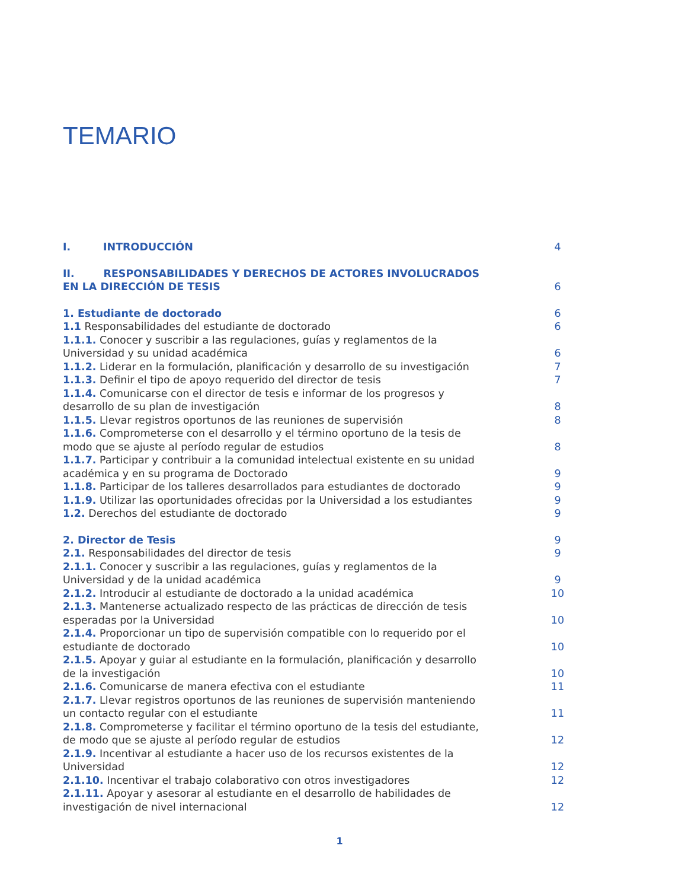TEMARIO
I. INTRODUCCIÓN
4
II. RESPONSABILIDADES Y DERECHOS DE ACTORES INVOLUCRADOS EN LA DIRECCIÓN DE TESIS
6
1. Estudiante de doctorado
6
1.1 Responsabilidades del estudiante de doctorado
6
1.1.1. Conocer y suscribir a las regulaciones, guías y reglamentos de la Universidad y su unidad académica
6
1.1.2. Liderar en la formulación, planificación y desarrollo de su investigación
7
1.1.3. Definir el tipo de apoyo requerido del director de tesis
7
1.1.4. Comunicarse con el director de tesis e informar de los progresos y desarrollo de su plan de investigación
8
1.1.5. Llevar registros oportunos de las reuniones de supervisión
8
1.1.6. Comprometerse con el desarrollo y el término oportuno de la tesis de modo que se ajuste al período regular de estudios
8
1.1.7. Participar y contribuir a la comunidad intelectual existente en su unidad académica y en su programa de Doctorado
9
1.1.8. Participar de los talleres desarrollados para estudiantes de doctorado
9
1.1.9. Utilizar las oportunidades ofrecidas por la Universidad a los estudiantes
9
1.2. Derechos del estudiante de doctorado
9
2. Director de Tesis
9
2.1. Responsabilidades del director de tesis
9
2.1.1. Conocer y suscribir a las regulaciones, guías y reglamentos de la Universidad y de la unidad académica
9
2.1.2. Introducir al estudiante de doctorado a la unidad académica
10
2.1.3. Mantenerse actualizado respecto de las prácticas de dirección de tesis esperadas por la Universidad
10
2.1.4. Proporcionar un tipo de supervisión compatible con lo requerido por el estudiante de doctorado
10
2.1.5. Apoyar y guiar al estudiante en la formulación, planificación y desarrollo de la investigación
10
2.1.6. Comunicarse de manera efectiva con el estudiante
11
2.1.7. Llevar registros oportunos de las reuniones de supervisión manteniendo un contacto regular con el estudiante
11
2.1.8. Comprometerse y facilitar el término oportuno de la tesis del estudiante, de modo que se ajuste al período regular de estudios
12
2.1.9. Incentivar al estudiante a hacer uso de los recursos existentes de la Universidad
12
2.1.10. Incentivar el trabajo colaborativo con otros investigadores
12
2.1.11. Apoyar y asesorar al estudiante en el desarrollo de habilidades de investigación de nivel internacional
12
1